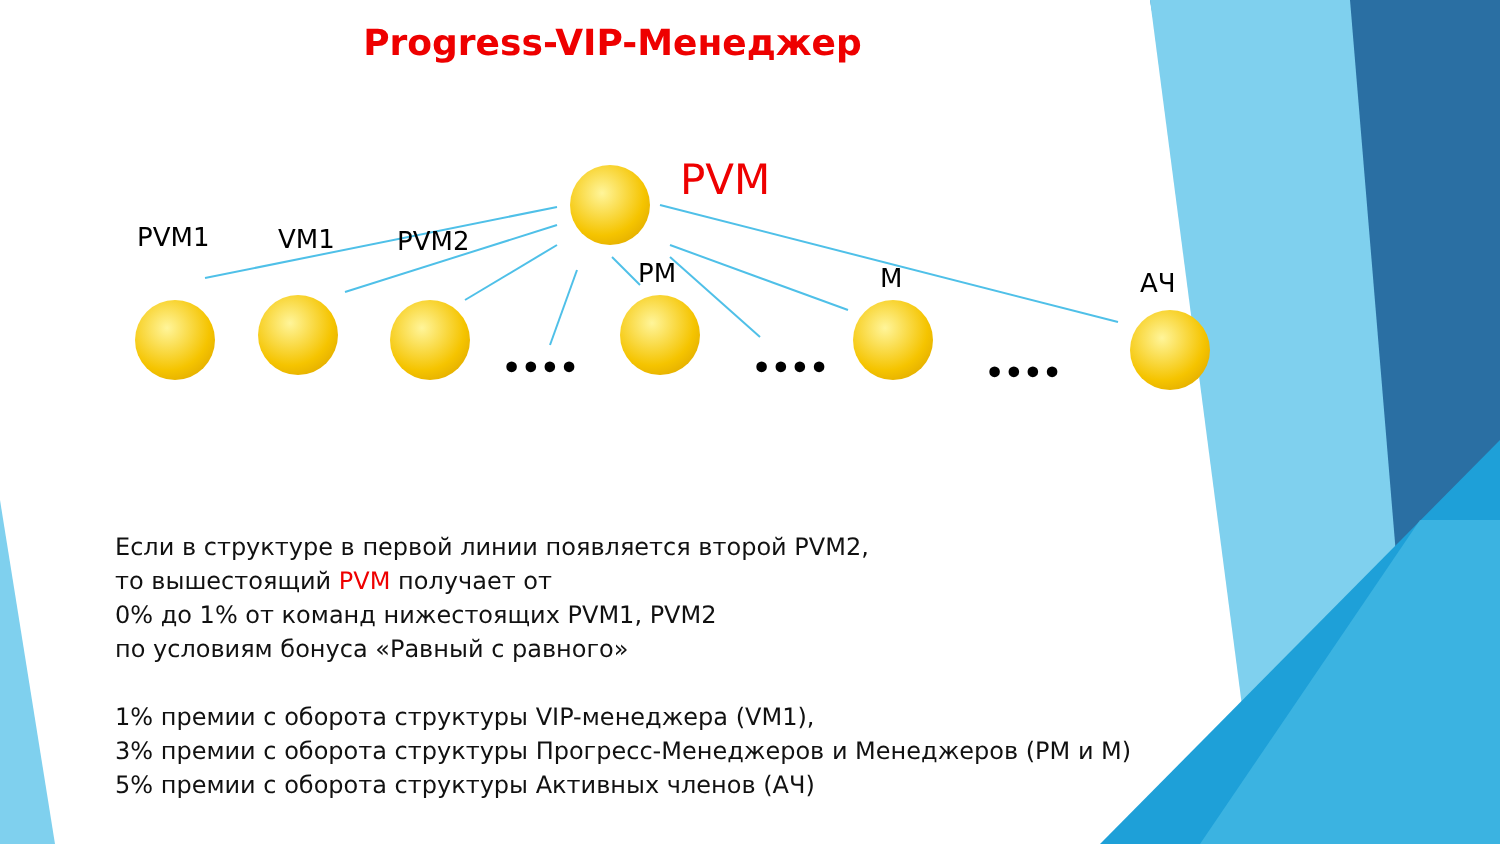Progress-VIP-Менеджер
PVM
PVM1 VM1 PVM2
PM М АЧ
•••• •••• ••••
Если в структуре в первой линии появляется второй PVM2,
то вышестоящий PVM получает от
0% до 1% от команд нижестоящих PVM1, PVM2
по условиям бонуса «Равный с равного»
1% премии с оборота структуры VIP-менеджера (VM1),
3% премии с оборота структуры Прогресс-Менеджеров и Менеджеров (PM и M)
5% премии с оборота структуры Активных членов (АЧ)